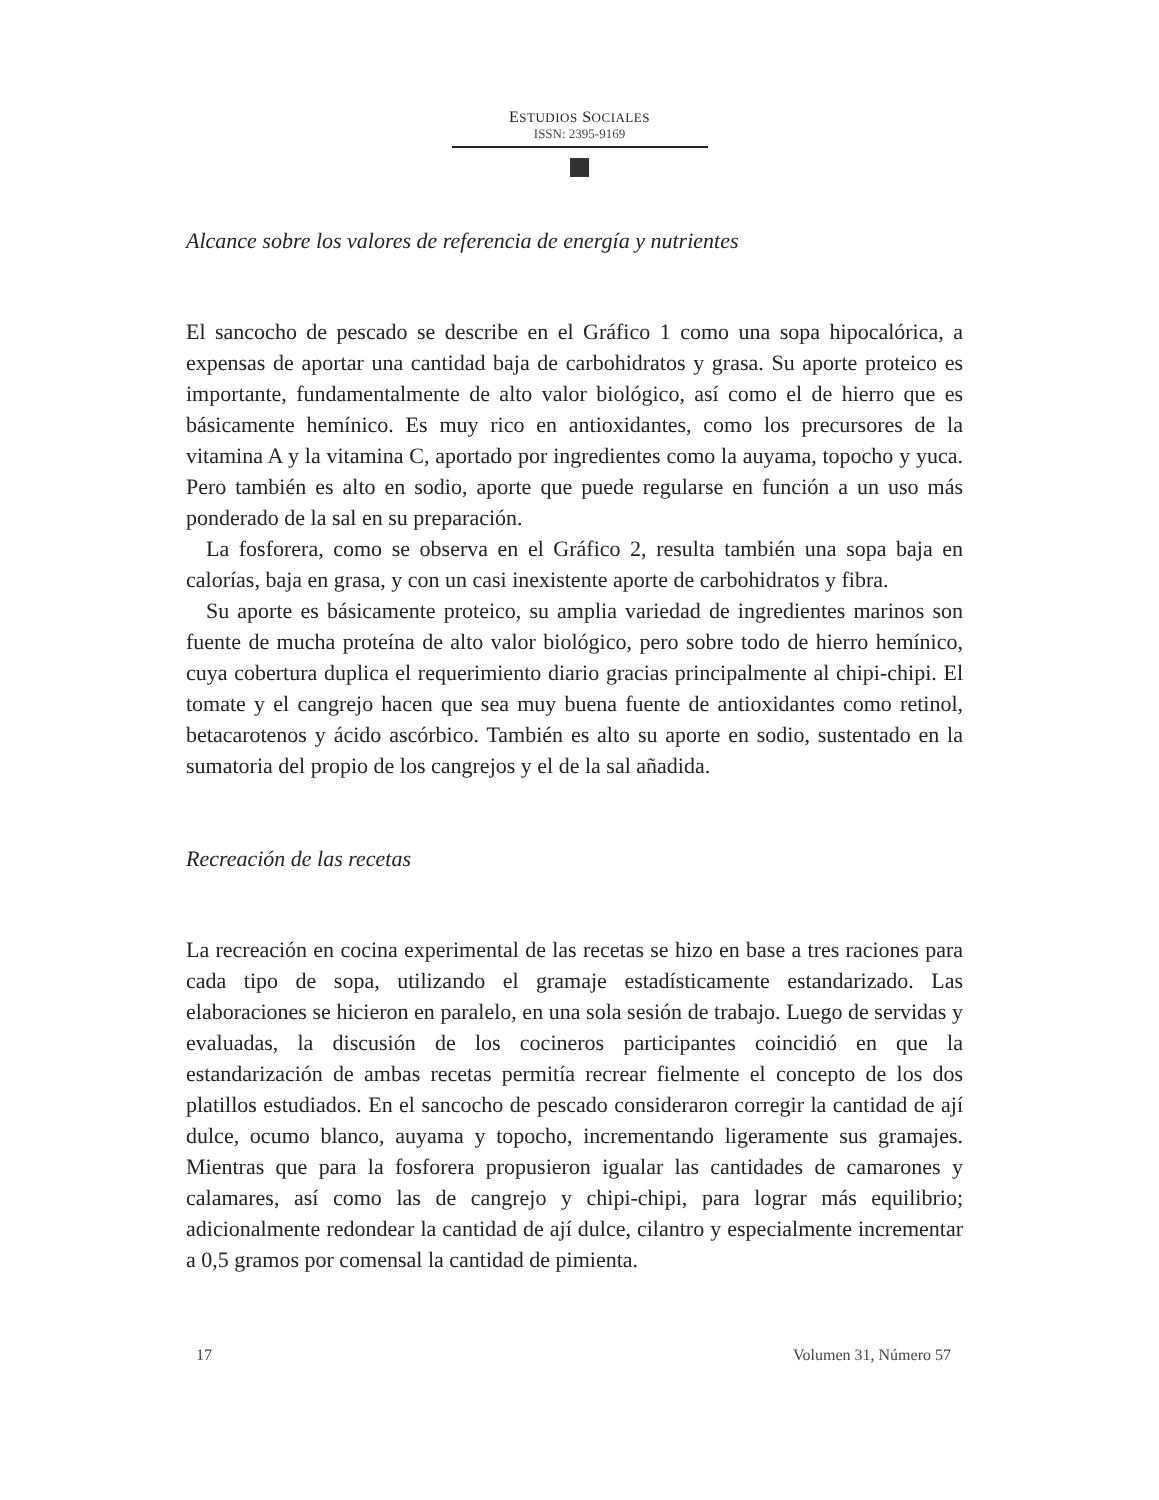ESTUDIOS SOCIALES
ISSN: 2395-9169
Alcance sobre los valores de referencia de energía y nutrientes
El sancocho de pescado se describe en el Gráfico 1 como una sopa hipocalórica, a expensas de aportar una cantidad baja de carbohidratos y grasa. Su aporte proteico es importante, fundamentalmente de alto valor biológico, así como el de hierro que es básicamente hemínico. Es muy rico en antioxidantes, como los precursores de la vitamina A y la vitamina C, aportado por ingredientes como la auyama, topocho y yuca. Pero también es alto en sodio, aporte que puede regularse en función a un uso más ponderado de la sal en su preparación.
La fosforera, como se observa en el Gráfico 2, resulta también una sopa baja en calorías, baja en grasa, y con un casi inexistente aporte de carbohidratos y fibra.
Su aporte es básicamente proteico, su amplia variedad de ingredientes marinos son fuente de mucha proteína de alto valor biológico, pero sobre todo de hierro hemínico, cuya cobertura duplica el requerimiento diario gracias principalmente al chipi-chipi. El tomate y el cangrejo hacen que sea muy buena fuente de antioxidantes como retinol, betacarotenos y ácido ascórbico. También es alto su aporte en sodio, sustentado en la sumatoria del propio de los cangrejos y el de la sal añadida.
Recreación de las recetas
La recreación en cocina experimental de las recetas se hizo en base a tres raciones para cada tipo de sopa, utilizando el gramaje estadísticamente estandarizado. Las elaboraciones se hicieron en paralelo, en una sola sesión de trabajo. Luego de servidas y evaluadas, la discusión de los cocineros participantes coincidió en que la estandarización de ambas recetas permitía recrear fielmente el concepto de los dos platillos estudiados. En el sancocho de pescado consideraron corregir la cantidad de ají dulce, ocumo blanco, auyama y topocho, incrementando ligeramente sus gramajes. Mientras que para la fosforera propusieron igualar las cantidades de camarones y calamares, así como las de cangrejo y chipi-chipi, para lograr más equilibrio; adicionalmente redondear la cantidad de ají dulce, cilantro y especialmente incrementar a 0,5 gramos por comensal la cantidad de pimienta.
17 Volumen 31, Número 57